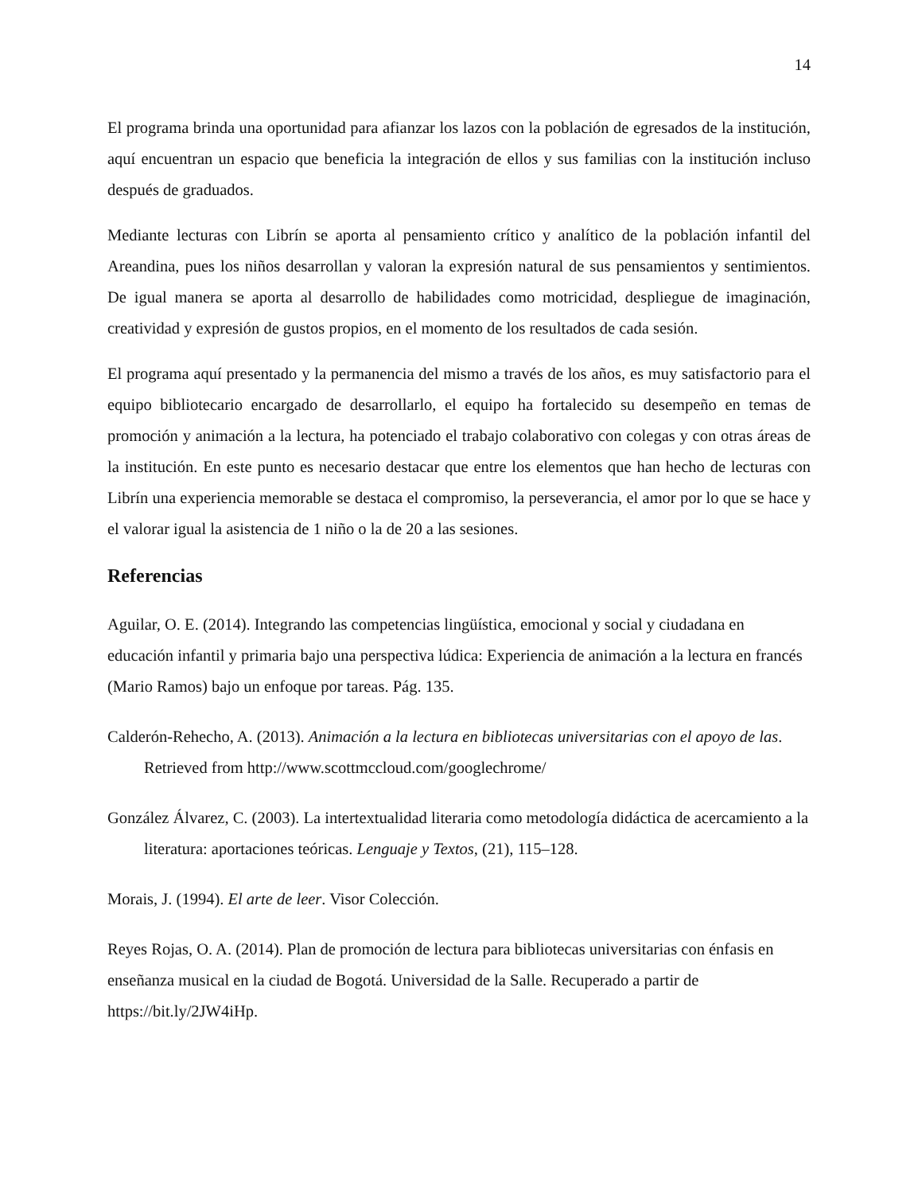14
El programa brinda una oportunidad para afianzar los lazos con la población de egresados de la institución, aquí encuentran un espacio que beneficia la integración de ellos y sus familias con la institución incluso después de graduados.
Mediante lecturas con Librín se aporta al pensamiento crítico y analítico de la población infantil del Areandina, pues los niños desarrollan y valoran la expresión natural de sus pensamientos y sentimientos. De igual manera se aporta al desarrollo de habilidades como motricidad, despliegue de imaginación, creatividad y expresión de gustos propios, en el momento de los resultados de cada sesión.
El programa aquí presentado y la permanencia del mismo a través de los años, es muy satisfactorio para el equipo bibliotecario encargado de desarrollarlo, el equipo ha fortalecido su desempeño en temas de promoción y animación a la lectura, ha potenciado el trabajo colaborativo con colegas y con otras áreas de la institución. En este punto es necesario destacar que entre los elementos que han hecho de lecturas con Librín una experiencia memorable se destaca el compromiso, la perseverancia, el amor por lo que se hace y el valorar igual la asistencia de 1 niño o la de 20 a las sesiones.
Referencias
Aguilar, O. E. (2014). Integrando las competencias lingüística, emocional y social y ciudadana en educación infantil y primaria bajo una perspectiva lúdica: Experiencia de animación a la lectura en francés (Mario Ramos) bajo un enfoque por tareas. Pág. 135.
Calderón-Rehecho, A. (2013). Animación a la lectura en bibliotecas universitarias con el apoyo de las. Retrieved from http://www.scottmccloud.com/googlechrome/
González Álvarez, C. (2003). La intertextualidad literaria como metodología didáctica de acercamiento a la literatura: aportaciones teóricas. Lenguaje y Textos, (21), 115–128.
Morais, J. (1994). El arte de leer. Visor Colección.
Reyes Rojas, O. A. (2014). Plan de promoción de lectura para bibliotecas universitarias con énfasis en enseñanza musical en la ciudad de Bogotá. Universidad de la Salle. Recuperado a partir de https://bit.ly/2JW4iHp.